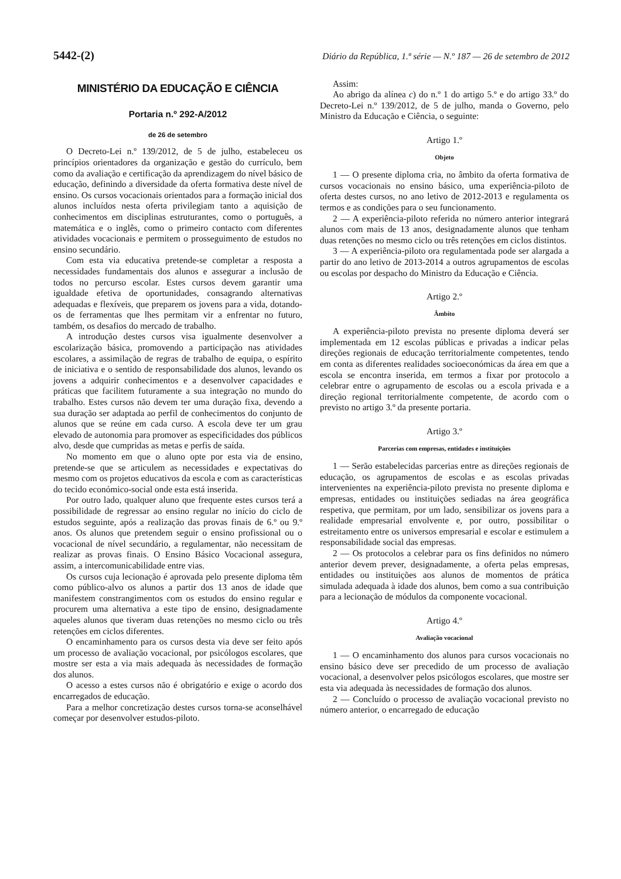5442-(2) Diário da República, 1.ª série — N.º 187 — 26 de setembro de 2012
MINISTÉRIO DA EDUCAÇÃO E CIÊNCIA
Portaria n.º 292-A/2012
de 26 de setembro
O Decreto-Lei n.º 139/2012, de 5 de julho, estabeleceu os princípios orientadores da organização e gestão do currículo, bem como da avaliação e certificação da aprendizagem do nível básico de educação, definindo a diversidade da oferta formativa deste nível de ensino. Os cursos vocacionais orientados para a formação inicial dos alunos incluídos nesta oferta privilegiam tanto a aquisição de conhecimentos em disciplinas estruturantes, como o português, a matemática e o inglês, como o primeiro contacto com diferentes atividades vocacionais e permitem o prosseguimento de estudos no ensino secundário.
Com esta via educativa pretende-se completar a resposta a necessidades fundamentais dos alunos e assegurar a inclusão de todos no percurso escolar. Estes cursos devem garantir uma igualdade efetiva de oportunidades, consagrando alternativas adequadas e flexíveis, que preparem os jovens para a vida, dotando-os de ferramentas que lhes permitam vir a enfrentar no futuro, também, os desafios do mercado de trabalho.
A introdução destes cursos visa igualmente desenvolver a escolarização básica, promovendo a participação nas atividades escolares, a assimilação de regras de trabalho de equipa, o espírito de iniciativa e o sentido de responsabilidade dos alunos, levando os jovens a adquirir conhecimentos e a desenvolver capacidades e práticas que facilitem futuramente a sua integração no mundo do trabalho. Estes cursos não devem ter uma duração fixa, devendo a sua duração ser adaptada ao perfil de conhecimentos do conjunto de alunos que se reúne em cada curso. A escola deve ter um grau elevado de autonomia para promover as especificidades dos públicos alvo, desde que cumpridas as metas e perfis de saída.
No momento em que o aluno opte por esta via de ensino, pretende-se que se articulem as necessidades e expectativas do mesmo com os projetos educativos da escola e com as características do tecido económico-social onde esta está inserida.
Por outro lado, qualquer aluno que frequente estes cursos terá a possibilidade de regressar ao ensino regular no início do ciclo de estudos seguinte, após a realização das provas finais de 6.º ou 9.º anos. Os alunos que pretendem seguir o ensino profissional ou o vocacional de nível secundário, a regulamentar, não necessitam de realizar as provas finais. O Ensino Básico Vocacional assegura, assim, a intercomunicabilidade entre vias.
Os cursos cuja lecionação é aprovada pelo presente diploma têm como público-alvo os alunos a partir dos 13 anos de idade que manifestem constrangimentos com os estudos do ensino regular e procurem uma alternativa a este tipo de ensino, designadamente aqueles alunos que tiveram duas retenções no mesmo ciclo ou três retenções em ciclos diferentes.
O encaminhamento para os cursos desta via deve ser feito após um processo de avaliação vocacional, por psicólogos escolares, que mostre ser esta a via mais adequada às necessidades de formação dos alunos.
O acesso a estes cursos não é obrigatório e exige o acordo dos encarregados de educação.
Para a melhor concretização destes cursos torna-se aconselhável começar por desenvolver estudos-piloto.
Assim:
Ao abrigo da alínea c) do n.º 1 do artigo 5.º e do artigo 33.º do Decreto-Lei n.º 139/2012, de 5 de julho, manda o Governo, pelo Ministro da Educação e Ciência, o seguinte:
Artigo 1.º
Objeto
1 — O presente diploma cria, no âmbito da oferta formativa de cursos vocacionais no ensino básico, uma experiência-piloto de oferta destes cursos, no ano letivo de 2012-2013 e regulamenta os termos e as condições para o seu funcionamento.
2 — A experiência-piloto referida no número anterior integrará alunos com mais de 13 anos, designadamente alunos que tenham duas retenções no mesmo ciclo ou três retenções em ciclos distintos.
3 — A experiência-piloto ora regulamentada pode ser alargada a partir do ano letivo de 2013-2014 a outros agrupamentos de escolas ou escolas por despacho do Ministro da Educação e Ciência.
Artigo 2.º
Âmbito
A experiência-piloto prevista no presente diploma deverá ser implementada em 12 escolas públicas e privadas a indicar pelas direções regionais de educação territorialmente competentes, tendo em conta as diferentes realidades socioeconómicas da área em que a escola se encontra inserida, em termos a fixar por protocolo a celebrar entre o agrupamento de escolas ou a escola privada e a direção regional territorialmente competente, de acordo com o previsto no artigo 3.º da presente portaria.
Artigo 3.º
Parcerias com empresas, entidades e instituições
1 — Serão estabelecidas parcerias entre as direções regionais de educação, os agrupamentos de escolas e as escolas privadas intervenientes na experiência-piloto prevista no presente diploma e empresas, entidades ou instituições sediadas na área geográfica respetiva, que permitam, por um lado, sensibilizar os jovens para a realidade empresarial envolvente e, por outro, possibilitar o estreitamento entre os universos empresarial e escolar e estimulem a responsabilidade social das empresas.
2 — Os protocolos a celebrar para os fins definidos no número anterior devem prever, designadamente, a oferta pelas empresas, entidades ou instituições aos alunos de momentos de prática simulada adequada à idade dos alunos, bem como a sua contribuição para a lecionação de módulos da componente vocacional.
Artigo 4.º
Avaliação vocacional
1 — O encaminhamento dos alunos para cursos vocacionais no ensino básico deve ser precedido de um processo de avaliação vocacional, a desenvolver pelos psicólogos escolares, que mostre ser esta via adequada às necessidades de formação dos alunos.
2 — Concluído o processo de avaliação vocacional previsto no número anterior, o encarregado de educação